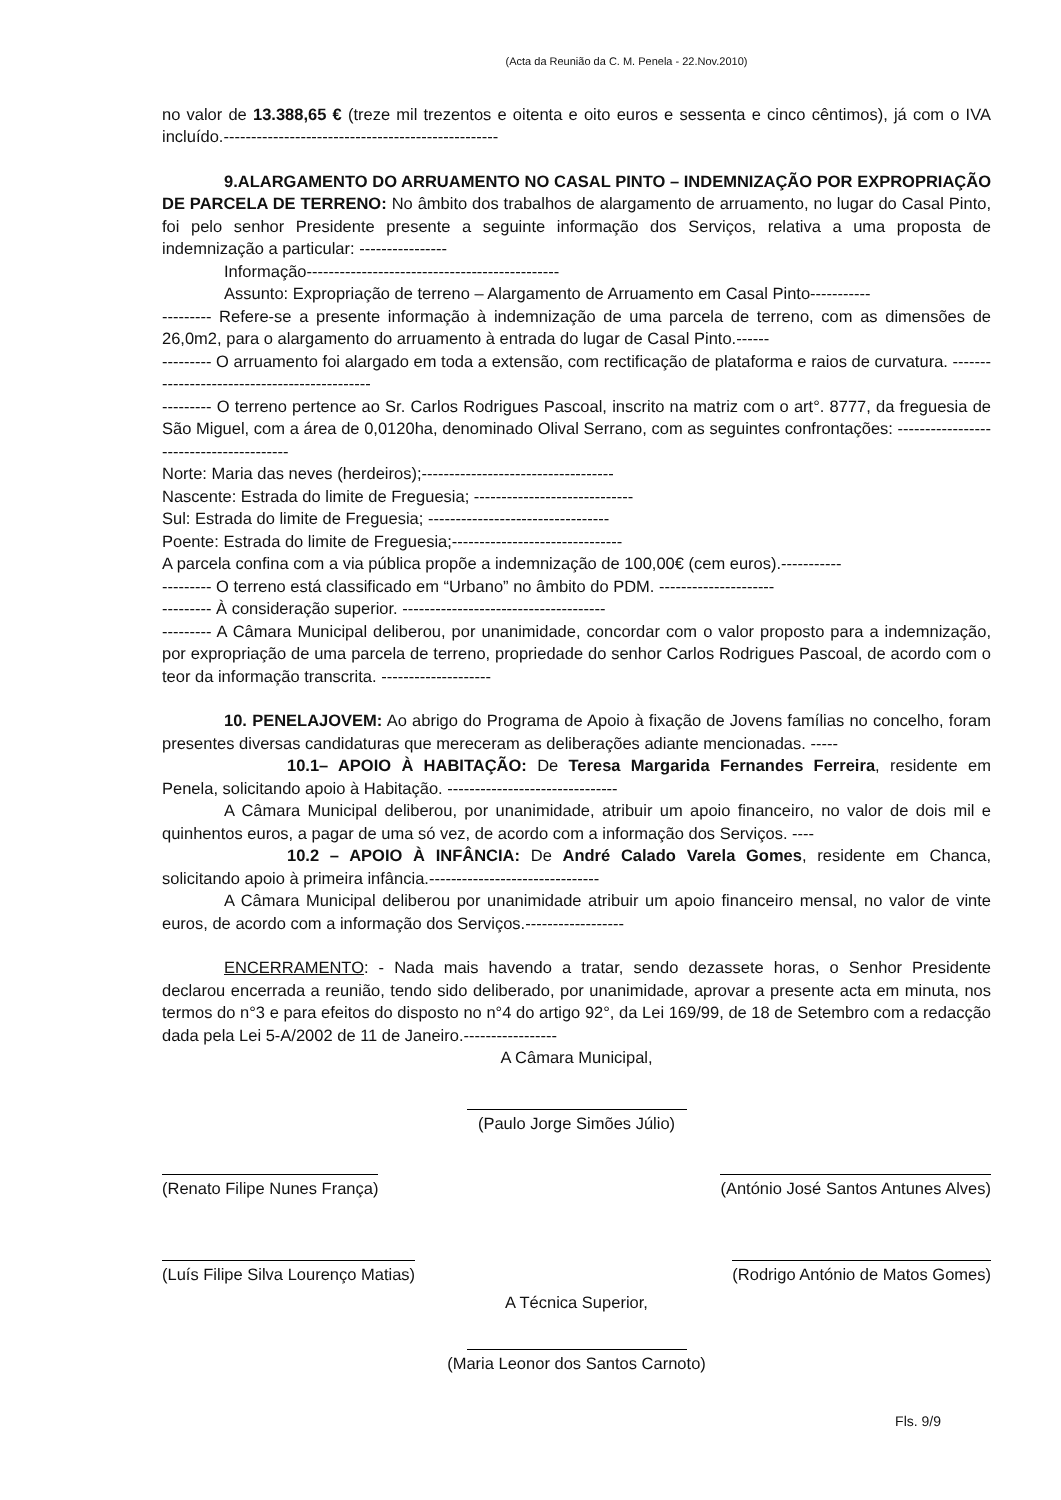(Acta da Reunião da C. M. Penela - 22.Nov.2010)
no valor de 13.388,65 € (treze mil trezentos e oitenta e oito euros e sessenta e cinco cêntimos), já com o IVA incluído.--------------------------------------------------
9.ALARGAMENTO DO ARRUAMENTO NO CASAL PINTO – INDEMNIZAÇÃO POR EXPROPRIAÇÃO DE PARCELA DE TERRENO: No âmbito dos trabalhos de alargamento de arruamento, no lugar do Casal Pinto, foi pelo senhor Presidente presente a seguinte informação dos Serviços, relativa a uma proposta de indemnização a particular: ----------------
Informação----------------------------------------------
Assunto: Expropriação de terreno – Alargamento de Arruamento em Casal Pinto-----------
--------- Refere-se a presente informação à indemnização de uma parcela de terreno, com as dimensões de 26,0m2, para o alargamento do arruamento à entrada do lugar de Casal Pinto.------
--------- O arruamento foi alargado em toda a extensão, com rectificação de plataforma e raios de curvatura. ---------------------------------------------
--------- O terreno pertence ao Sr. Carlos Rodrigues Pascoal, inscrito na matriz com o art°. 8777, da freguesia de São Miguel, com a área de 0,0120ha, denominado Olival Serrano, com as seguintes confrontações: ----------------------------------------
Norte: Maria das neves (herdeiros);-----------------------------------
Nascente: Estrada do limite de Freguesia; -----------------------------
Sul: Estrada do limite de Freguesia; ---------------------------------
Poente: Estrada do limite de Freguesia;-------------------------------
A parcela confina com a via pública propõe a indemnização de 100,00€ (cem euros).-----------
--------- O terreno está classificado em “Urbano” no âmbito do PDM. ---------------------
--------- À consideração superior. -------------------------------------
--------- A Câmara Municipal deliberou, por unanimidade, concordar com o valor proposto para a indemnização, por expropriação de uma parcela de terreno, propriedade do senhor Carlos Rodrigues Pascoal, de acordo com o teor da informação transcrita. --------------------
10. PENELAJOVEM: Ao abrigo do Programa de Apoio à fixação de Jovens famílias no concelho, foram presentes diversas candidaturas que mereceram as deliberações adiante mencionadas. -----
10.1– APOIO À HABITAÇÃO: De Teresa Margarida Fernandes Ferreira, residente em Penela, solicitando apoio à Habitação. -------------------------------
A Câmara Municipal deliberou, por unanimidade, atribuir um apoio financeiro, no valor de dois mil e quinhentos euros, a pagar de uma só vez, de acordo com a informação dos Serviços. ----
10.2 – APOIO À INFÂNCIA: De André Calado Varela Gomes, residente em Chanca, solicitando apoio à primeira infância.-------------------------------
A Câmara Municipal deliberou por unanimidade atribuir um apoio financeiro mensal, no valor de vinte euros, de acordo com a informação dos Serviços.------------------
ENCERRAMENTO: - Nada mais havendo a tratar, sendo dezassete horas, o Senhor Presidente declarou encerrada a reunião, tendo sido deliberado, por unanimidade, aprovar a presente acta em minuta, nos termos do n°3 e para efeitos do disposto no n°4 do artigo 92°, da Lei 169/99, de 18 de Setembro com a redacção dada pela Lei 5-A/2002 de 11 de Janeiro.-----------------
A Câmara Municipal,
(Paulo Jorge Simões Júlio)
(Renato Filipe Nunes França) (António José Santos Antunes Alves)
(Luís Filipe Silva Lourenço Matias)
(Rodrigo António de Matos Gomes)
A Técnica Superior,
(Maria Leonor dos Santos Carnoto)
Fls. 9/9